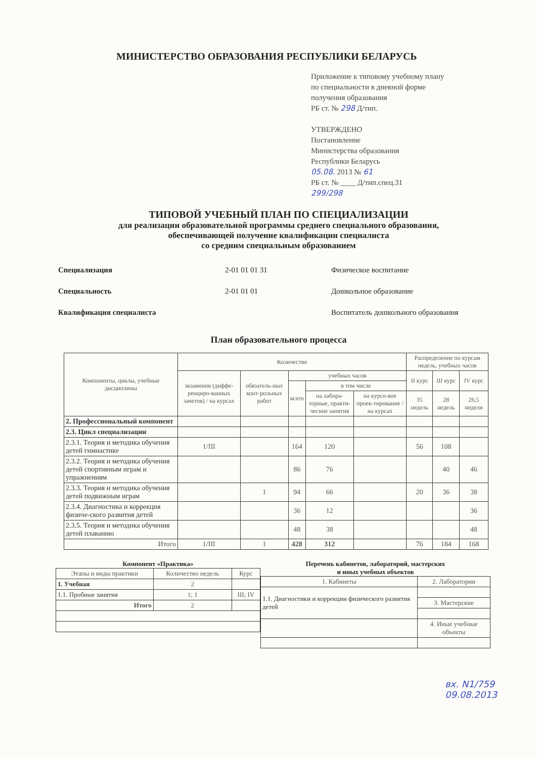МИНИСТЕРСТВО ОБРАЗОВАНИЯ РЕСПУБЛИКИ БЕЛАРУСЬ
Приложение к типовому учебному плану
по специальности в дневной форме
получения образования
РБ ст. № 298 Д/тип.
УТВЕРЖДЕНО
Постановление
Министерства образования
Республики Беларусь
05.08. 2013 № 61
РБ ст. № ____ Д/тип.спец.31
299/298
ТИПОВОЙ УЧЕБНЫЙ ПЛАН ПО СПЕЦИАЛИЗАЦИИ
для реализации образовательной программы среднего специального образования,
обеспечивающей получение квалификации специалиста
со средним специальным образованием
Специализация 2-01 01 01 31 Физическое воспитание
Специальность 2-01 01 01 Дошкольное образование
Квалификация специалиста Воспитатель дошкольного образования
План образовательного процесса
| Компоненты, циклы, учебные дисциплины | Количество | | | | | Распределение по курсам недель, учебных часов | | |
| --- | --- | --- | --- | --- | --- | --- | --- | --- |
| | экзаменов (диффе-ренциро-ванных зачетов) / на курсах | обязатель-ных конт-рольных работ | учебных часов | | | II курс | III курс | IV курс |
| | | | всего | в том числе | | | | |
| | | | | на лабора-торные, практи-ческие занятия | на курсо-вое проек-тирование / на курсах | 35 недель | 28 недель | 26,5 недели |
| 2. Профессиональный компонент | | | | | | | | |
| 2.3. Цикл специализации | | | | | | | | |
| 2.3.1. Теория и методика обучения детей гимнастике | 1/III | | 164 | 120 | | 56 | 108 | |
| 2.3.2. Теория и методика обучения детей спортивным играм и упражнениям | | | 86 | 76 | | | 40 | 46 |
| 2.3.3. Теория и методика обучения детей подвижным играм | | 1 | 94 | 66 | | 20 | 36 | 38 |
| 2.3.4. Диагностика и коррекция физиче-ского развития детей | | | 36 | 12 | | | | 36 |
| 2.3.5. Теория и методика обучения детей плаванию | | | 48 | 38 | | | | 48 |
| Итого | 1/III | 1 | 428 | 312 | | 76 | 184 | 168 |
Компонент «Практика»
| Этапы и виды практики | Количество недель | Курс |
| --- | --- | --- |
| 1. Учебная | 2 | |
| 1.1. Пробные занятия | 1; 1 | III; IV |
| Итого | 2 | |
Перечень кабинетов, лабораторий, мастерских
и иных учебных объектов
| 1. Кабинеты | 2. Лаборатории |
| 1.1. Диагностики и коррекции физического развития детей | |
| | 3. Мастерские |
| | 4. Иные учебные объекты |
вх. N1/759
09.08.2013